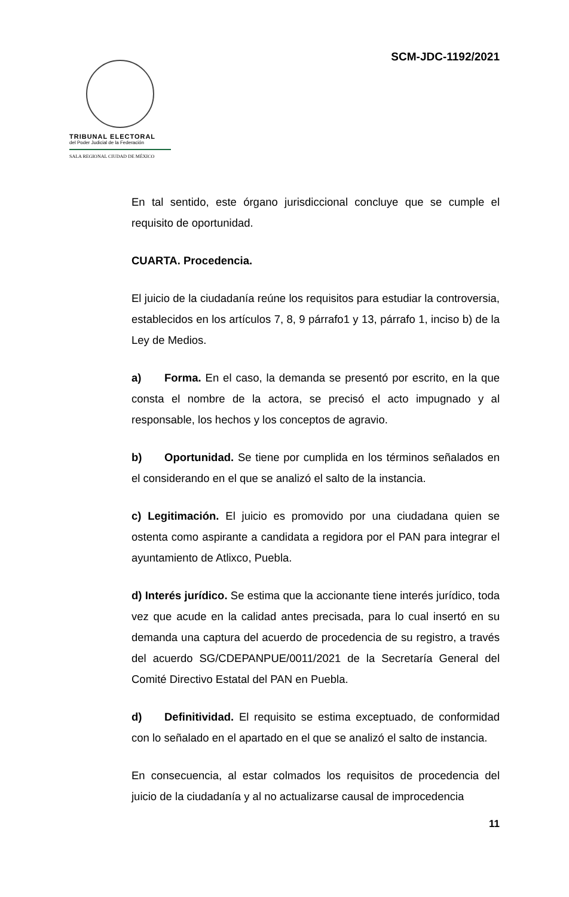SCM-JDC-1192/2021
TRIBUNAL ELECTORAL
del Poder Judicial de la Federación
SALA REGIONAL CIUDAD DE MÉXICO
En tal sentido, este órgano jurisdiccional concluye que se cumple el requisito de oportunidad.
CUARTA. Procedencia.
El juicio de la ciudadanía reúne los requisitos para estudiar la controversia, establecidos en los artículos 7, 8, 9 párrafo1 y 13, párrafo 1, inciso b) de la Ley de Medios.
a) Forma. En el caso, la demanda se presentó por escrito, en la que consta el nombre de la actora, se precisó el acto impugnado y al responsable, los hechos y los conceptos de agravio.
b) Oportunidad. Se tiene por cumplida en los términos señalados en el considerando en el que se analizó el salto de la instancia.
c) Legitimación. El juicio es promovido por una ciudadana quien se ostenta como aspirante a candidata a regidora por el PAN para integrar el ayuntamiento de Atlixco, Puebla.
d) Interés jurídico. Se estima que la accionante tiene interés jurídico, toda vez que acude en la calidad antes precisada, para lo cual insertó en su demanda una captura del acuerdo de procedencia de su registro, a través del acuerdo SG/CDEPANPUE/0011/2021 de la Secretaría General del Comité Directivo Estatal del PAN en Puebla.
d) Definitividad. El requisito se estima exceptuado, de conformidad con lo señalado en el apartado en el que se analizó el salto de instancia.
En consecuencia, al estar colmados los requisitos de procedencia del juicio de la ciudadanía y al no actualizarse causal de improcedencia
11